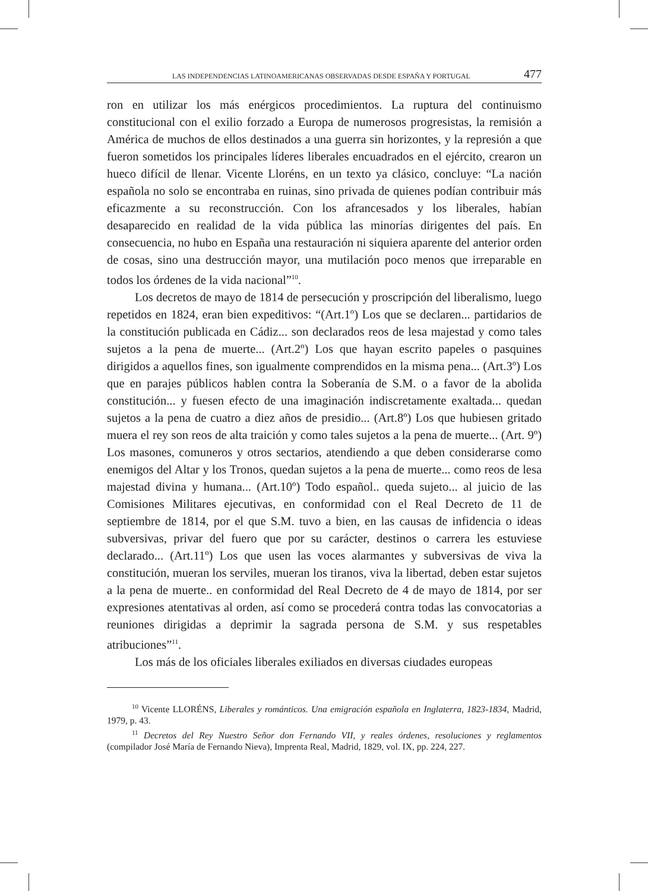LAS INDEPENDENCIAS LATINOAMERICANAS OBSERVADAS DESDE ESPAÑA Y PORTUGAL 477
ron en utilizar los más enérgicos procedimientos. La ruptura del continuismo constitucional con el exilio forzado a Europa de numerosos progresistas, la remisión a América de muchos de ellos destinados a una guerra sin horizontes, y la represión a que fueron sometidos los principales líderes liberales encuadrados en el ejército, crearon un hueco difícil de llenar. Vicente Lloréns, en un texto ya clásico, concluye: “La nación española no solo se encontraba en ruinas, sino privada de quienes podían contribuir más eficazmente a su reconstrucción. Con los afrancesados y los liberales, habían desaparecido en realidad de la vida pública las minorías dirigentes del país. En consecuencia, no hubo en España una restauración ni siquiera aparente del anterior orden de cosas, sino una destrucción mayor, una mutilación poco menos que irreparable en todos los órdenes de la vida nacional”<sup>10</sup>.
Los decretos de mayo de 1814 de persecución y proscripción del liberalismo, luego repetidos en 1824, eran bien expeditivos: “(Art.1º) Los que se declaren... partidarios de la constitución publicada en Cádiz... son declarados reos de lesa majestad y como tales sujetos a la pena de muerte... (Art.2º) Los que hayan escrito papeles o pasquines dirigidos a aquellos fines, son igualmente comprendidos en la misma pena... (Art.3º) Los que en parajes públicos hablen contra la Soberanía de S.M. o a favor de la abolida constitución... y fuesen efecto de una imaginación indiscretamente exaltada... quedan sujetos a la pena de cuatro a diez años de presidio... (Art.8º) Los que hubiesen gritado muera el rey son reos de alta traición y como tales sujetos a la pena de muerte... (Art. 9º) Los masones, comuneros y otros sectarios, atendiendo a que deben considerarse como enemigos del Altar y los Tronos, quedan sujetos a la pena de muerte... como reos de lesa majestad divina y humana... (Art.10º) Todo español.. queda sujeto... al juicio de las Comisiones Militares ejecutivas, en conformidad con el Real Decreto de 11 de septiembre de 1814, por el que S.M. tuvo a bien, en las causas de infidencia o ideas subversivas, privar del fuero que por su carácter, destinos o carrera les estuviese declarado... (Art.11º) Los que usen las voces alarmantes y subversivas de viva la constitución, mueran los serviles, mueran los tiranos, viva la libertad, deben estar sujetos a la pena de muerte.. en conformidad del Real Decreto de 4 de mayo de 1814, por ser expresiones atentativas al orden, así como se procederá contra todas las convocatorias a reuniones dirigidas a deprimir la sagrada persona de S.M. y sus respetables atribuciones”<sup>11</sup>.
Los más de los oficiales liberales exiliados en diversas ciudades europeas
<sup>10</sup> Vicente LLORÉNS, Liberales y románticos. Una emigración española en Inglaterra, 1823-1834, Madrid, 1979, p. 43.
<sup>11</sup> Decretos del Rey Nuestro Señor don Fernando VII, y reales órdenes, resoluciones y reglamentos (compilador José María de Fernando Nieva), Imprenta Real, Madrid, 1829, vol. IX, pp. 224, 227.